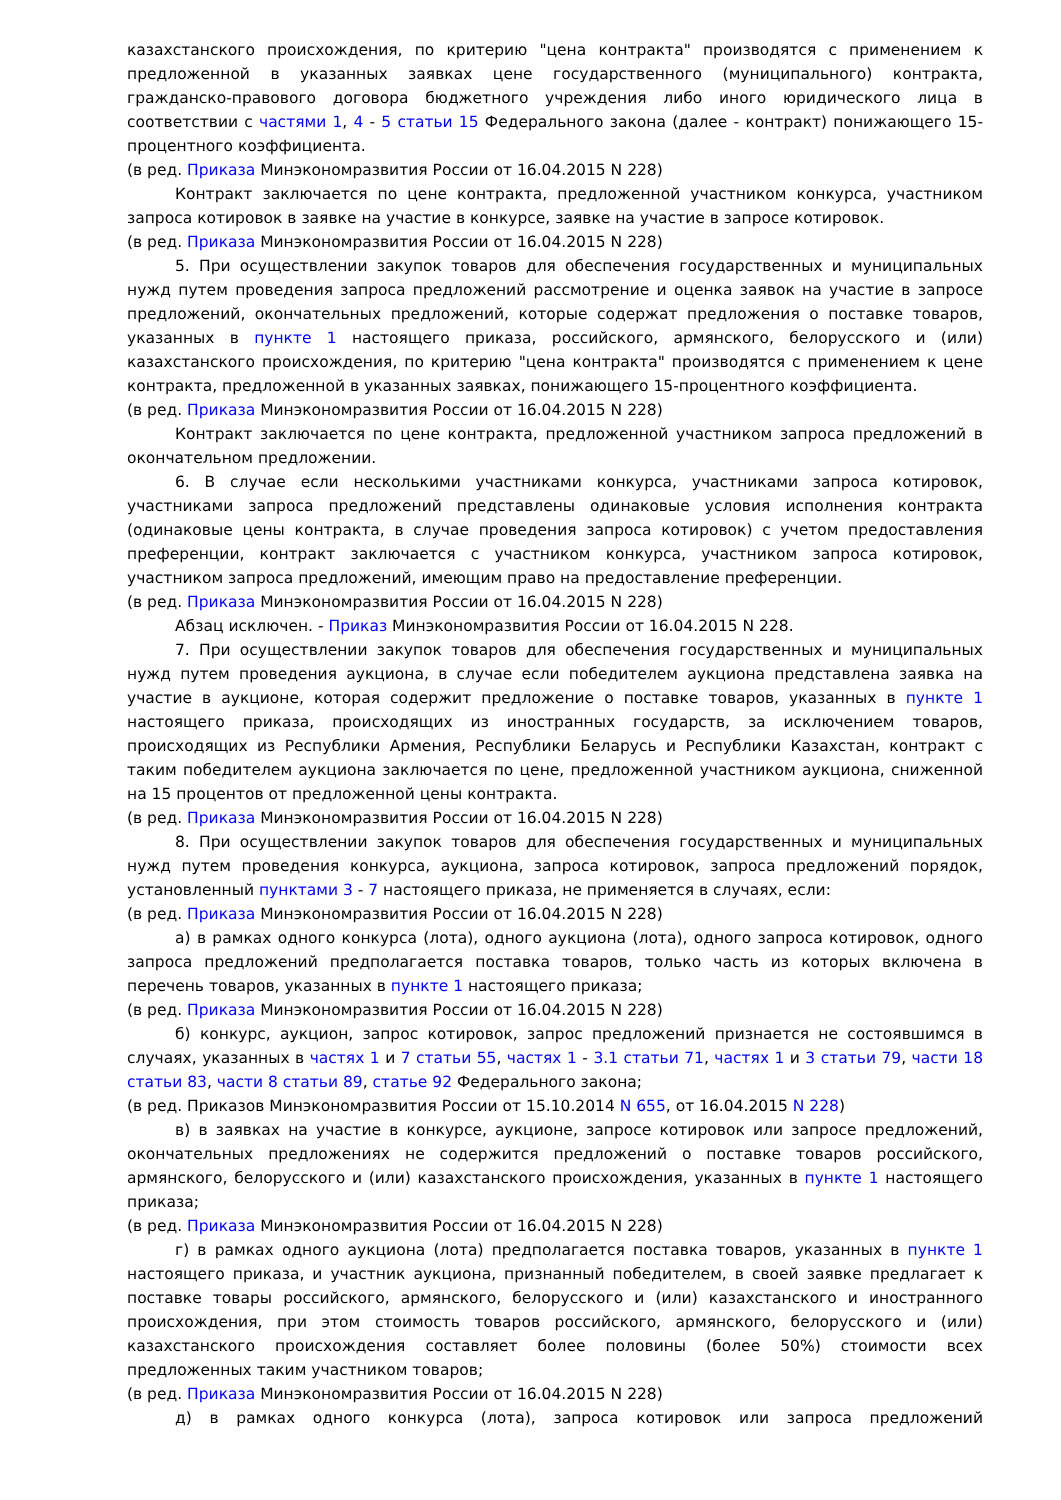казахстанского происхождения, по критерию "цена контракта" производятся с применением к предложенной в указанных заявках цене государственного (муниципального) контракта, гражданско-правового договора бюджетного учреждения либо иного юридического лица в соответствии с частями 1, 4 - 5 статьи 15 Федерального закона (далее - контракт) понижающего 15-процентного коэффициента.
(в ред. Приказа Минэкономразвития России от 16.04.2015 N 228)
Контракт заключается по цене контракта, предложенной участником конкурса, участником запроса котировок в заявке на участие в конкурсе, заявке на участие в запросе котировок.
(в ред. Приказа Минэкономразвития России от 16.04.2015 N 228)
5. При осуществлении закупок товаров для обеспечения государственных и муниципальных нужд путем проведения запроса предложений рассмотрение и оценка заявок на участие в запросе предложений, окончательных предложений, которые содержат предложения о поставке товаров, указанных в пункте 1 настоящего приказа, российского, армянского, белорусского и (или) казахстанского происхождения, по критерию "цена контракта" производятся с применением к цене контракта, предложенной в указанных заявках, понижающего 15-процентного коэффициента.
(в ред. Приказа Минэкономразвития России от 16.04.2015 N 228)
Контракт заключается по цене контракта, предложенной участником запроса предложений в окончательном предложении.
6. В случае если несколькими участниками конкурса, участниками запроса котировок, участниками запроса предложений представлены одинаковые условия исполнения контракта (одинаковые цены контракта, в случае проведения запроса котировок) с учетом предоставления преференции, контракт заключается с участником конкурса, участником запроса котировок, участником запроса предложений, имеющим право на предоставление преференции.
(в ред. Приказа Минэкономразвития России от 16.04.2015 N 228)
Абзац исключен. - Приказ Минэкономразвития России от 16.04.2015 N 228.
7. При осуществлении закупок товаров для обеспечения государственных и муниципальных нужд путем проведения аукциона, в случае если победителем аукциона представлена заявка на участие в аукционе, которая содержит предложение о поставке товаров, указанных в пункте 1 настоящего приказа, происходящих из иностранных государств, за исключением товаров, происходящих из Республики Армения, Республики Беларусь и Республики Казахстан, контракт с таким победителем аукциона заключается по цене, предложенной участником аукциона, сниженной на 15 процентов от предложенной цены контракта.
(в ред. Приказа Минэкономразвития России от 16.04.2015 N 228)
8. При осуществлении закупок товаров для обеспечения государственных и муниципальных нужд путем проведения конкурса, аукциона, запроса котировок, запроса предложений порядок, установленный пунктами 3 - 7 настоящего приказа, не применяется в случаях, если:
(в ред. Приказа Минэкономразвития России от 16.04.2015 N 228)
а) в рамках одного конкурса (лота), одного аукциона (лота), одного запроса котировок, одного запроса предложений предполагается поставка товаров, только часть из которых включена в перечень товаров, указанных в пункте 1 настоящего приказа;
(в ред. Приказа Минэкономразвития России от 16.04.2015 N 228)
б) конкурс, аукцион, запрос котировок, запрос предложений признается не состоявшимся в случаях, указанных в частях 1 и 7 статьи 55, частях 1 - 3.1 статьи 71, частях 1 и 3 статьи 79, части 18 статьи 83, части 8 статьи 89, статье 92 Федерального закона;
(в ред. Приказов Минэкономразвития России от 15.10.2014 N 655, от 16.04.2015 N 228)
в) в заявках на участие в конкурсе, аукционе, запросе котировок или запросе предложений, окончательных предложениях не содержится предложений о поставке товаров российского, армянского, белорусского и (или) казахстанского происхождения, указанных в пункте 1 настоящего приказа;
(в ред. Приказа Минэкономразвития России от 16.04.2015 N 228)
г) в рамках одного аукциона (лота) предполагается поставка товаров, указанных в пункте 1 настоящего приказа, и участник аукциона, признанный победителем, в своей заявке предлагает к поставке товары российского, армянского, белорусского и (или) казахстанского и иностранного происхождения, при этом стоимость товаров российского, армянского, белорусского и (или) казахстанского происхождения составляет более половины (более 50%) стоимости всех предложенных таким участником товаров;
(в ред. Приказа Минэкономразвития России от 16.04.2015 N 228)
д) в рамках одного конкурса (лота), запроса котировок или запроса предложений